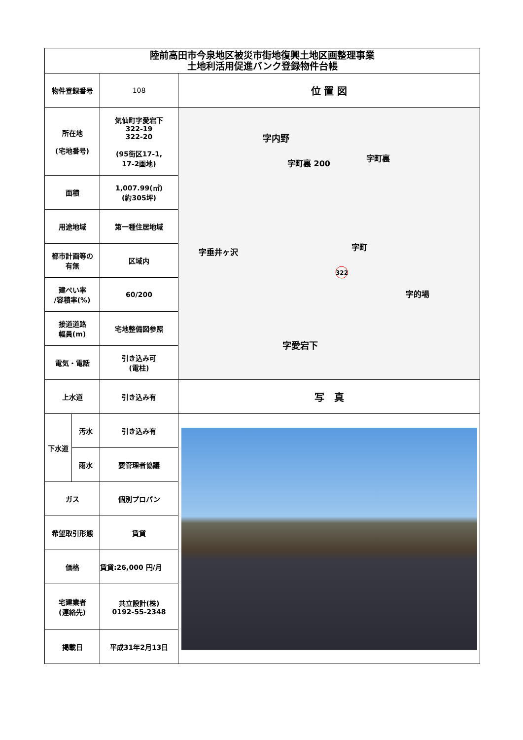| 陸前高田市今泉地区被災市街地復興土地区画整理事業 土地利活用促進バンク登録物件台帳 | | | |
| --- | --- | --- | --- |
| 物件登録番号 | | 108 | 位 置 図 |
| 所在地 (宅地番号) | | 気仙町字愛宕下 322-19 322-20 (95街区17-1, 17-2画地) | 字内野 字町裏 200 字町裏 字垂井ヶ沢 字町 字的場 字愛宕下 322 |
| 面積 | | 1,007.99(㎡) (約305坪) | |
| 用途地域 | | 第一種住居地域 | |
| 都市計画等の 有無 | | 区域内 | |
| 建ぺい率 /容積率(%) | | 60/200 | |
| 接道道路 幅員(m) | | 宅地整備図参照 | |
| 電気・電話 | | 引き込み可 (電柱) | |
| 上水道 | | 引き込み有 | 写 真 |
| 下水道 | 汚水 | 引き込み有 | |
| | 雨水 | 要管理者協議 | |
| ガス | | 個別プロパン | |
| 希望取引形態 | | 賃貸 | |
| 価格 | | 賃貸:26,000 円/月 | |
| 宅建業者 (連絡先) | | 共立設計(株) 0192-55-2348 | |
| 掲載日 | | 平成31年2月13日 | |